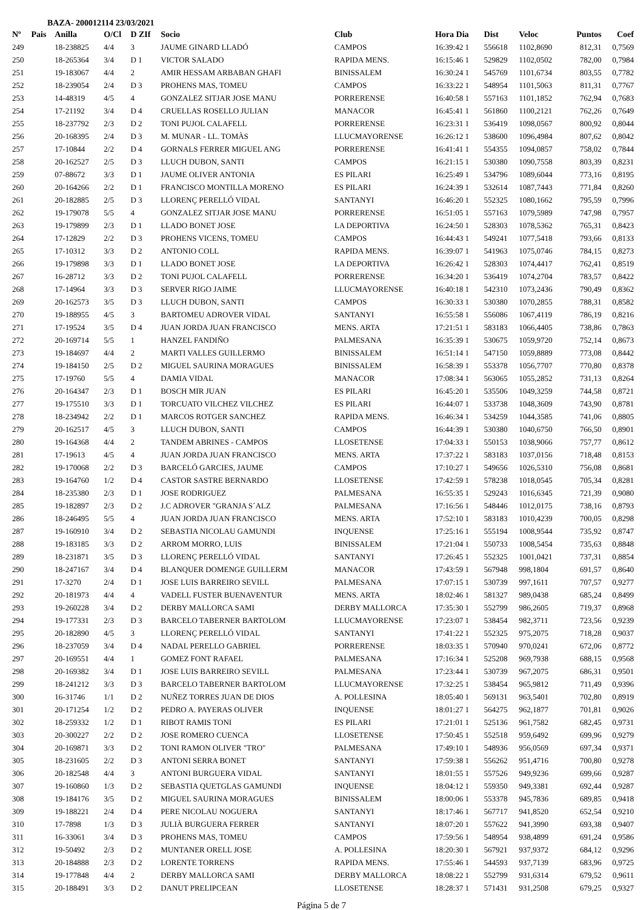BAZA- 200012114 23/03/2021
| Nº | Pais | Anilla | O/Cl | D ZIf | Socio | Club | Hora Dia | Dist | Veloc | Puntos | Coef |
| --- | --- | --- | --- | --- | --- | --- | --- | --- | --- | --- | --- |
| 249 | | 18-238825 | 4/4 | 3 | JAUME GINARD LLADÓ | CAMPOS | 16:39:42 1 | 556618 | 1102,8690 | 812,31 | 0,7569 |
| 250 | | 18-265364 | 3/4 | D 1 | VICTOR SALADO | RAPIDA MENS. | 16:15:46 1 | 529829 | 1102,0502 | 782,00 | 0,7984 |
| 251 | | 19-183067 | 4/4 | 2 | AMIR HESSAM ARBABAN GHAFI | BINISSALEM | 16:30:24 1 | 545769 | 1101,6734 | 803,55 | 0,7782 |
| 252 | | 18-239054 | 2/4 | D 3 | PROHENS MAS, TOMEU | CAMPOS | 16:33:22 1 | 548954 | 1101,5063 | 811,31 | 0,7767 |
| 253 | | 14-48319 | 4/5 | 4 | GONZALEZ SITJAR JOSE MANU | PORRERENSE | 16:40:58 1 | 557163 | 1101,1852 | 762,94 | 0,7683 |
| 254 | | 17-21192 | 3/4 | D 4 | CRUELLAS ROSELLO JULIAN | MANACOR | 16:45:41 1 | 561860 | 1100,2121 | 762,26 | 0,7649 |
| 255 | | 18-237792 | 2/3 | D 2 | TONI PUJOL CALAFELL | PORRERENSE | 16:23:31 1 | 536419 | 1098,0567 | 800,92 | 0,8044 |
| 256 | | 20-168395 | 2/4 | D 3 | M. MUNAR - LL. TOMÀS | LLUCMAYORENSE | 16:26:12 1 | 538600 | 1096,4984 | 807,62 | 0,8042 |
| 257 | | 17-10844 | 2/2 | D 4 | GORNALS FERRER MIGUEL ANG | PORRERENSE | 16:41:41 1 | 554355 | 1094,0857 | 758,02 | 0,7844 |
| 258 | | 20-162527 | 2/5 | D 3 | LLUCH DUBON, SANTI | CAMPOS | 16:21:15 1 | 530380 | 1090,7558 | 803,39 | 0,8231 |
| 259 | | 07-88672 | 3/3 | D 1 | JAUME OLIVER ANTONIA | ES PILARI | 16:25:49 1 | 534796 | 1089,6044 | 773,16 | 0,8195 |
| 260 | | 20-164266 | 2/2 | D 1 | FRANCISCO MONTILLA MORENO | ES PILARI | 16:24:39 1 | 532614 | 1087,7443 | 771,84 | 0,8260 |
| 261 | | 20-182885 | 2/5 | D 3 | LLORENÇ PERELLÓ VIDAL | SANTANYI | 16:46:20 1 | 552325 | 1080,1662 | 795,59 | 0,7996 |
| 262 | | 19-179078 | 5/5 | 4 | GONZALEZ SITJAR JOSE MANU | PORRERENSE | 16:51:05 1 | 557163 | 1079,5989 | 747,98 | 0,7957 |
| 263 | | 19-179899 | 2/3 | D 1 | LLADO BONET JOSE | LA DEPORTIVA | 16:24:50 1 | 528303 | 1078,5362 | 765,31 | 0,8423 |
| 264 | | 17-12829 | 2/2 | D 3 | PROHENS VICENS, TOMEU | CAMPOS | 16:44:43 1 | 549241 | 1077,5418 | 793,66 | 0,8133 |
| 265 | | 17-10312 | 3/3 | D 2 | ANTONIO COLL | RAPIDA MENS. | 16:39:07 1 | 541963 | 1075,0746 | 784,15 | 0,8273 |
| 266 | | 19-179898 | 3/3 | D 1 | LLADO BONET JOSE | LA DEPORTIVA | 16:26:42 1 | 528303 | 1074,4417 | 762,41 | 0,8519 |
| 267 | | 16-28712 | 3/3 | D 2 | TONI PUJOL CALAFELL | PORRERENSE | 16:34:20 1 | 536419 | 1074,2704 | 783,57 | 0,8422 |
| 268 | | 17-14964 | 3/3 | D 3 | SERVER RIGO JAIME | LLUCMAYORENSE | 16:40:18 1 | 542310 | 1073,2436 | 790,49 | 0,8362 |
| 269 | | 20-162573 | 3/5 | D 3 | LLUCH DUBON, SANTI | CAMPOS | 16:30:33 1 | 530380 | 1070,2855 | 788,31 | 0,8582 |
| 270 | | 19-188955 | 4/5 | 3 | BARTOMEU ADROVER VIDAL | SANTANYI | 16:55:58 1 | 556086 | 1067,4119 | 786,19 | 0,8216 |
| 271 | | 17-19524 | 3/5 | D 4 | JUAN JORDA JUAN FRANCISCO | MENS. ARTA | 17:21:51 1 | 583183 | 1066,4405 | 738,86 | 0,7863 |
| 272 | | 20-169714 | 5/5 | 1 | HANZEL FANDIÑO | PALMESANA | 16:35:39 1 | 530675 | 1059,9720 | 752,14 | 0,8673 |
| 273 | | 19-184697 | 4/4 | 2 | MARTI VALLES GUILLERMO | BINISSALEM | 16:51:14 1 | 547150 | 1059,8889 | 773,08 | 0,8442 |
| 274 | | 19-184150 | 2/5 | D 2 | MIGUEL SAURINA MORAGUES | BINISSALEM | 16:58:39 1 | 553378 | 1056,7707 | 770,80 | 0,8378 |
| 275 | | 17-19760 | 5/5 | 4 | DAMIA VIDAL | MANACOR | 17:08:34 1 | 563065 | 1055,2852 | 731,13 | 0,8264 |
| 276 | | 20-164347 | 2/3 | D 1 | BOSCH MIR JUAN | ES PILARI | 16:45:20 1 | 535506 | 1049,3259 | 744,58 | 0,8721 |
| 277 | | 19-175510 | 3/3 | D 1 | TORCUATO VILCHEZ VILCHEZ | ES PILARI | 16:44:07 1 | 533738 | 1048,3609 | 743,90 | 0,8781 |
| 278 | | 18-234942 | 2/2 | D 1 | MARCOS ROTGER SANCHEZ | RAPIDA MENS. | 16:46:34 1 | 534259 | 1044,3585 | 741,06 | 0,8805 |
| 279 | | 20-162517 | 4/5 | 3 | LLUCH DUBON, SANTI | CAMPOS | 16:44:39 1 | 530380 | 1040,6750 | 766,50 | 0,8901 |
| 280 | | 19-164368 | 4/4 | 2 | TANDEM ABRINES - CAMPOS | LLOSETENSE | 17:04:33 1 | 550153 | 1038,9066 | 757,77 | 0,8612 |
| 281 | | 17-19613 | 4/5 | 4 | JUAN JORDA JUAN FRANCISCO | MENS. ARTA | 17:37:22 1 | 583183 | 1037,0156 | 718,48 | 0,8153 |
| 282 | | 19-170068 | 2/2 | D 3 | BARCELÓ GARCIES, JAUME | CAMPOS | 17:10:27 1 | 549656 | 1026,5310 | 756,08 | 0,8681 |
| 283 | | 19-164760 | 1/2 | D 4 | CASTOR SASTRE BERNARDO | LLOSETENSE | 17:42:59 1 | 578238 | 1018,0545 | 705,34 | 0,8281 |
| 284 | | 18-235380 | 2/3 | D 1 | JOSE RODRIGUEZ | PALMESANA | 16:55:35 1 | 529243 | 1016,6345 | 721,39 | 0,9080 |
| 285 | | 19-182897 | 2/3 | D 2 | J.C ADROVER "GRANJA S´ALZ | PALMESANA | 17:16:56 1 | 548446 | 1012,0175 | 738,16 | 0,8793 |
| 286 | | 18-246495 | 5/5 | 4 | JUAN JORDA JUAN FRANCISCO | MENS. ARTA | 17:52:10 1 | 583183 | 1010,4239 | 700,05 | 0,8298 |
| 287 | | 19-160910 | 3/4 | D 2 | SEBASTIA NICOLAU GAMUNDI | INQUENSE | 17:25:16 1 | 555194 | 1008,9544 | 735,92 | 0,8747 |
| 288 | | 19-183185 | 3/3 | D 2 | ARROM MORRO, LUIS | BINISSALEM | 17:21:04 1 | 550733 | 1008,5454 | 735,63 | 0,8848 |
| 289 | | 18-231871 | 3/5 | D 3 | LLORENÇ PERELLÓ VIDAL | SANTANYI | 17:26:45 1 | 552325 | 1001,0421 | 737,31 | 0,8854 |
| 290 | | 18-247167 | 3/4 | D 4 | BLANQUER DOMENGE GUILLERM | MANACOR | 17:43:59 1 | 567948 | 998,1804 | 691,57 | 0,8640 |
| 291 | | 17-3270 | 2/4 | D 1 | JOSE LUIS BARREIRO SEVILL | PALMESANA | 17:07:15 1 | 530739 | 997,1611 | 707,57 | 0,9277 |
| 292 | | 20-181973 | 4/4 | 4 | VADELL FUSTER BUENAVENTUR | MENS. ARTA | 18:02:46 1 | 581327 | 989,0438 | 685,24 | 0,8499 |
| 293 | | 19-260228 | 3/4 | D 2 | DERBY MALLORCA SAMI | DERBY MALLORCA | 17:35:30 1 | 552799 | 986,2605 | 719,37 | 0,8968 |
| 294 | | 19-177331 | 2/3 | D 3 | BARCELO TABERNER BARTOLOM | LLUCMAYORENSE | 17:23:07 1 | 538454 | 982,3711 | 723,56 | 0,9239 |
| 295 | | 20-182890 | 4/5 | 3 | LLORENÇ PERELLÓ VIDAL | SANTANYI | 17:41:22 1 | 552325 | 975,2075 | 718,28 | 0,9037 |
| 296 | | 18-237059 | 3/4 | D 4 | NADAL PERELLO GABRIEL | PORRERENSE | 18:03:35 1 | 570940 | 970,0241 | 672,06 | 0,8772 |
| 297 | | 20-169551 | 4/4 | 1 | GOMEZ FONT RAFAEL | PALMESANA | 17:16:34 1 | 525208 | 969,7938 | 688,15 | 0,9568 |
| 298 | | 20-169382 | 3/4 | D 1 | JOSE LUIS BARREIRO SEVILL | PALMESANA | 17:23:44 1 | 530739 | 967,2075 | 686,31 | 0,9501 |
| 299 | | 18-241212 | 3/3 | D 3 | BARCELO TABERNER BARTOLOM | LLUCMAYORENSE | 17:32:25 1 | 538454 | 965,9812 | 711,49 | 0,9396 |
| 300 | | 16-31746 | 1/1 | D 2 | NUÑEZ TORRES JUAN DE DIOS | A. POLLESINA | 18:05:40 1 | 569131 | 963,5401 | 702,80 | 0,8919 |
| 301 | | 20-171254 | 1/2 | D 2 | PEDRO A. PAYERAS OLIVER | INQUENSE | 18:01:27 1 | 564275 | 962,1877 | 701,81 | 0,9026 |
| 302 | | 18-259332 | 1/2 | D 1 | RIBOT RAMIS TONI | ES PILARI | 17:21:01 1 | 525136 | 961,7582 | 682,45 | 0,9731 |
| 303 | | 20-300227 | 2/2 | D 2 | JOSE ROMERO CUENCA | LLOSETENSE | 17:50:45 1 | 552518 | 959,6492 | 699,96 | 0,9279 |
| 304 | | 20-169871 | 3/3 | D 2 | TONI RAMON OLIVER "TRO" | PALMESANA | 17:49:10 1 | 548936 | 956,0569 | 697,34 | 0,9371 |
| 305 | | 18-231605 | 2/2 | D 3 | ANTONI SERRA BONET | SANTANYI | 17:59:38 1 | 556262 | 951,4716 | 700,80 | 0,9278 |
| 306 | | 20-182548 | 4/4 | 3 | ANTONI BURGUERA VIDAL | SANTANYI | 18:01:55 1 | 557526 | 949,9236 | 699,66 | 0,9287 |
| 307 | | 19-160860 | 1/3 | D 2 | SEBASTIA QUETGLAS GAMUNDI | INQUENSE | 18:04:12 1 | 559350 | 949,3381 | 692,44 | 0,9287 |
| 308 | | 19-184176 | 3/5 | D 2 | MIGUEL SAURINA MORAGUES | BINISSALEM | 18:00:06 1 | 553378 | 945,7836 | 689,85 | 0,9418 |
| 309 | | 19-188221 | 2/4 | D 4 | PERE NICOLAU NOGUERA | SANTANYI | 18:17:46 1 | 567717 | 941,8520 | 652,54 | 0,9210 |
| 310 | | 17-7898 | 1/3 | D 3 | JULIÀ BURGUERA FERRER | SANTANYI | 18:07:20 1 | 557622 | 941,3990 | 693,38 | 0,9407 |
| 311 | | 16-33061 | 3/4 | D 3 | PROHENS MAS, TOMEU | CAMPOS | 17:59:56 1 | 548954 | 938,4899 | 691,24 | 0,9586 |
| 312 | | 19-50492 | 2/3 | D 2 | MUNTANER ORELL JOSE | A. POLLESINA | 18:20:30 1 | 567921 | 937,9372 | 684,12 | 0,9296 |
| 313 | | 20-184888 | 2/3 | D 2 | LORENTE TORRENS | RAPIDA MENS. | 17:55:46 1 | 544593 | 937,7139 | 683,96 | 0,9725 |
| 314 | | 19-177848 | 4/4 | 2 | DERBY MALLORCA SAMI | DERBY MALLORCA | 18:08:22 1 | 552799 | 931,6314 | 679,52 | 0,9611 |
| 315 | | 20-188491 | 3/3 | D 2 | DANUT PRELIPCEAN | LLOSETENSE | 18:28:37 1 | 571431 | 931,2508 | 679,25 | 0,9327 |
Página 5 de 7